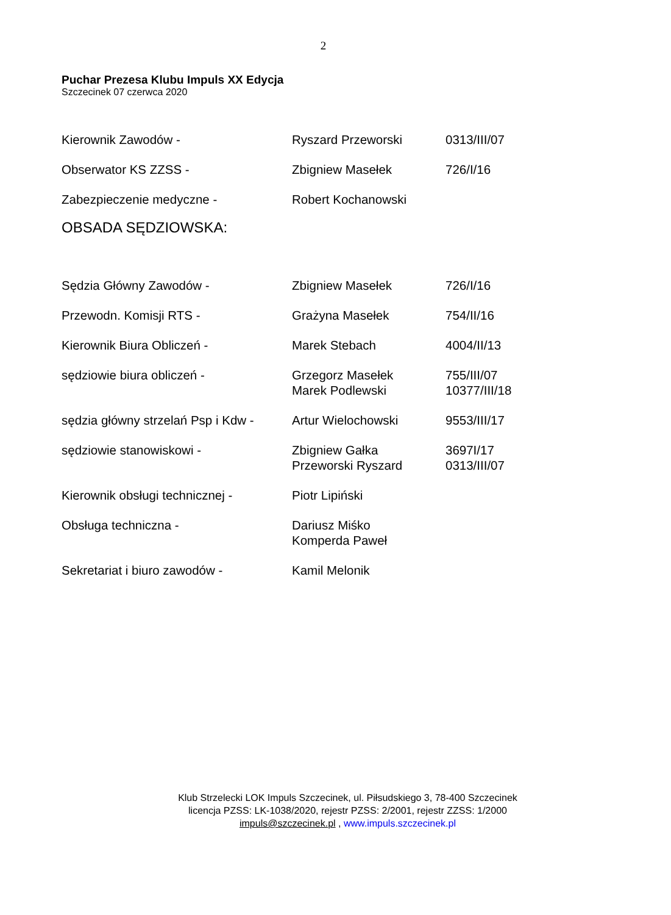2
Puchar Prezesa Klubu Impuls XX Edycja
Szczecinek 07 czerwca 2020
| Kierownik Zawodów - | Ryszard Przeworski | 0313/III/07 |
| Obserwator KS ZZSS - | Zbigniew Masełek | 726/I/16 |
| Zabezpieczenie medyczne - | Robert Kochanowski | |
OBSADA SĘDZIOWSKA:
| Sędzia Główny Zawodów - | Zbigniew Masełek | 726/I/16 |
| Przewodn. Komisji RTS - | Grażyna Masełek | 754/II/16 |
| Kierownik Biura Obliczeń - | Marek Stebach | 4004/II/13 |
| sędziowie biura obliczeń - | Grzegorz Masełek Marek Podlewski | 755/III/07 10377/III/18 |
| sędzia główny strzelań Psp i Kdw - | Artur Wielochowski | 9553/III/17 |
| sędziowie stanowiskowi - | Zbigniew Gałka Przeworski Ryszard | 3697I/17 0313/III/07 |
| Kierownik obsługi technicznej - | Piotr Lipiński | |
| Obsługa techniczna - | Dariusz Miśko Komperda Paweł | |
| Sekretariat i biuro zawodów - | Kamil Melonik | |
Klub Strzelecki LOK Impuls Szczecinek, ul. Piłsudskiego 3, 78-400 Szczecinek
licencja PZSS: LK-1038/2020, rejestr PZSS: 2/2001, rejestr ZZSS: 1/2000
impuls@szczecinek.pl , www.impuls.szczecinek.pl